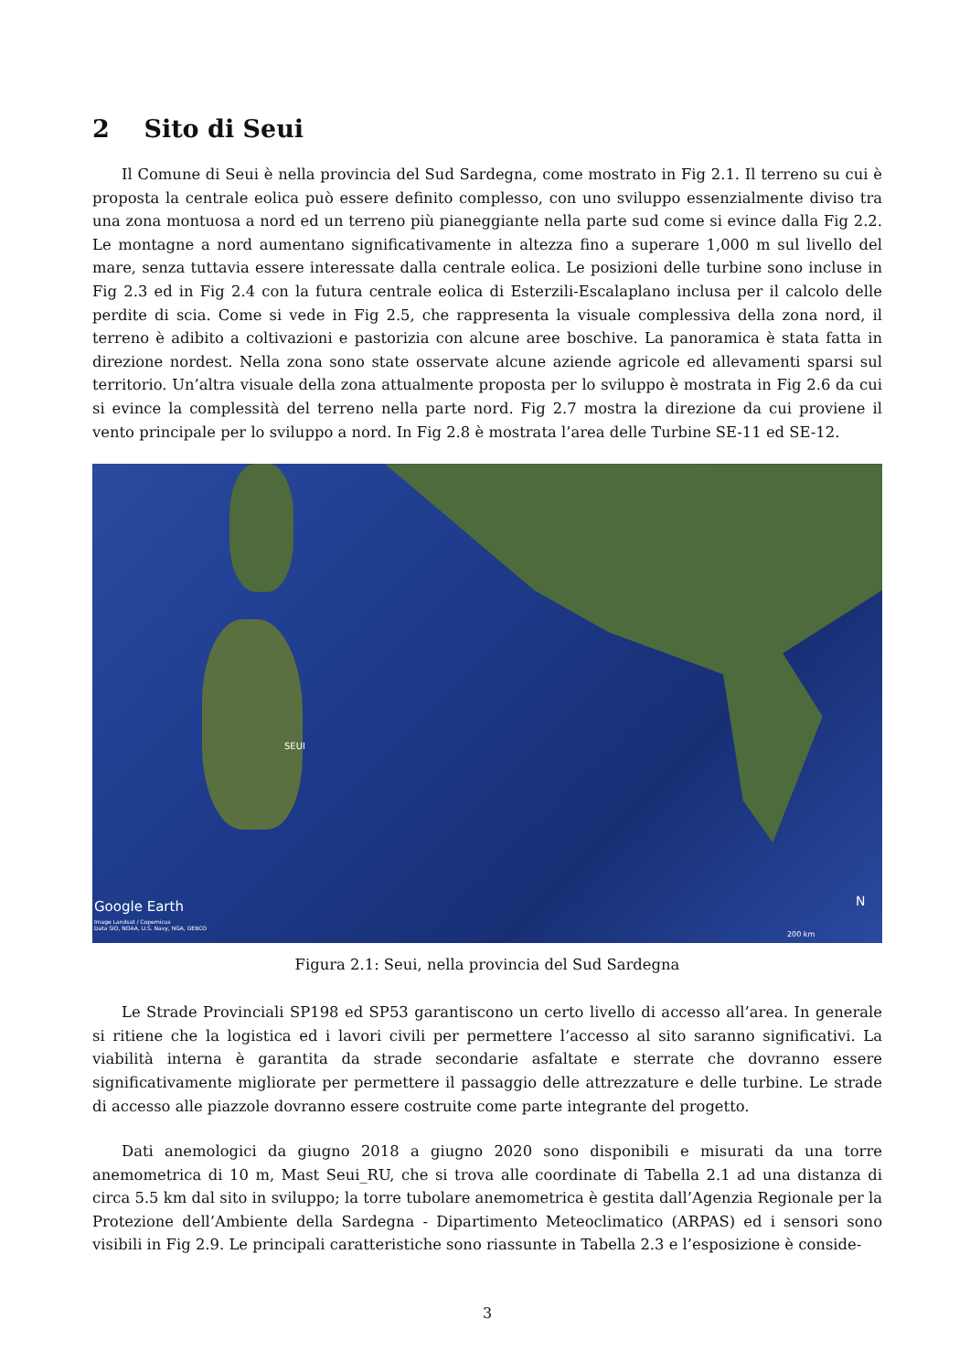2 Sito di Seui
Il Comune di Seui è nella provincia del Sud Sardegna, come mostrato in Fig 2.1. Il terreno su cui è proposta la centrale eolica può essere definito complesso, con uno sviluppo essenzialmente diviso tra una zona montuosa a nord ed un terreno più pianeggiante nella parte sud come si evince dalla Fig 2.2. Le montagne a nord aumentano significativamente in altezza fino a superare 1,000 m sul livello del mare, senza tuttavia essere interessate dalla centrale eolica. Le posizioni delle turbine sono incluse in Fig 2.3 ed in Fig 2.4 con la futura centrale eolica di Esterzili-Escalaplano inclusa per il calcolo delle perdite di scia. Come si vede in Fig 2.5, che rappresenta la visuale complessiva della zona nord, il terreno è adibito a coltivazioni e pastorizia con alcune aree boschive. La panoramica è stata fatta in direzione nordest. Nella zona sono state osservate alcune aziende agricole ed allevamenti sparsi sul territorio. Un’altra visuale della zona attualmente proposta per lo sviluppo è mostrata in Fig 2.6 da cui si evince la complessità del terreno nella parte nord. Fig 2.7 mostra la direzione da cui proviene il vento principale per lo sviluppo a nord. In Fig 2.8 è mostrata l’area delle Turbine SE-11 ed SE-12.
SEUI
Google Earth
Image Landsat / Copernicus
Data SIO, NOAA, U.S. Navy, NGA, GEBCO
N
200 km
Figura 2.1: Seui, nella provincia del Sud Sardegna
Le Strade Provinciali SP198 ed SP53 garantiscono un certo livello di accesso all’area. In generale si ritiene che la logistica ed i lavori civili per permettere l’accesso al sito saranno significativi. La viabilità interna è garantita da strade secondarie asfaltate e sterrate che dovranno essere significativamente migliorate per permettere il passaggio delle attrezzature e delle turbine. Le strade di accesso alle piazzole dovranno essere costruite come parte integrante del progetto.
Dati anemologici da giugno 2018 a giugno 2020 sono disponibili e misurati da una torre anemometrica di 10 m, Mast Seui_RU, che si trova alle coordinate di Tabella 2.1 ad una distanza di circa 5.5 km dal sito in sviluppo; la torre tubolare anemometrica è gestita dall’Agenzia Regionale per la Protezione dell’Ambiente della Sardegna - Dipartimento Meteoclimatico (ARPAS) ed i sensori sono visibili in Fig 2.9. Le principali caratteristiche sono riassunte in Tabella 2.3 e l’esposizione è conside-
3